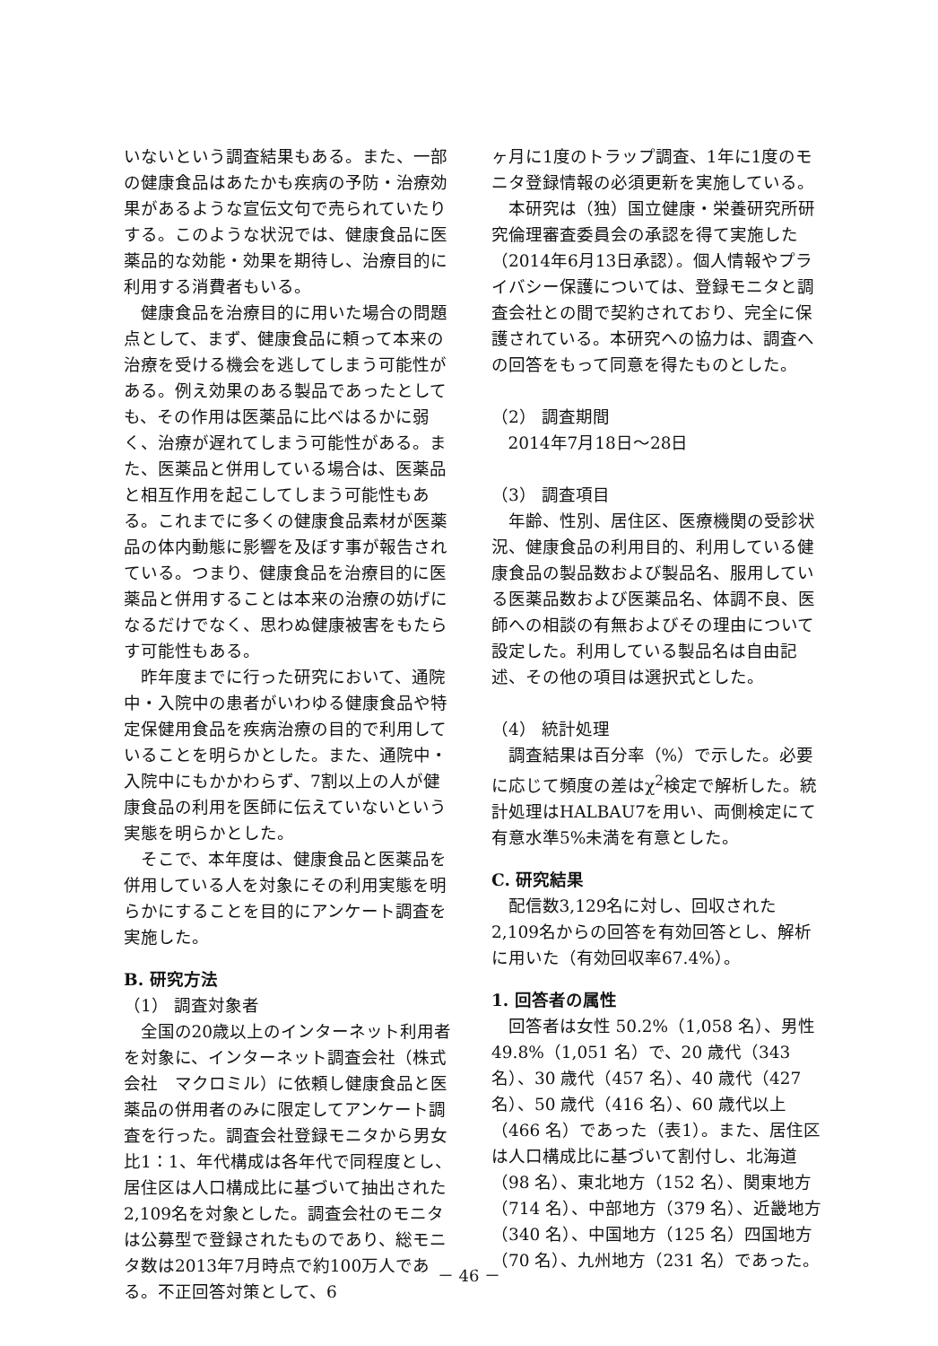いないという調査結果もある。また、一部の健康食品はあたかも疾病の予防・治療効果があるような宣伝文句で売られていたりする。このような状況では、健康食品に医薬品的な効能・効果を期待し、治療目的に利用する消費者もいる。
健康食品を治療目的に用いた場合の問題点として、まず、健康食品に頼って本来の治療を受ける機会を逃してしまう可能性がある。例え効果のある製品であったとしても、その作用は医薬品に比べはるかに弱く、治療が遅れてしまう可能性がある。また、医薬品と併用している場合は、医薬品と相互作用を起こしてしまう可能性もある。これまでに多くの健康食品素材が医薬品の体内動態に影響を及ぼす事が報告されている。つまり、健康食品を治療目的に医薬品と併用することは本来の治療の妨げになるだけでなく、思わぬ健康被害をもたらす可能性もある。
昨年度までに行った研究において、通院中・入院中の患者がいわゆる健康食品や特定保健用食品を疾病治療の目的で利用していることを明らかとした。また、通院中・入院中にもかかわらず、7割以上の人が健康食品の利用を医師に伝えていないという実態を明らかとした。
そこで、本年度は、健康食品と医薬品を併用している人を対象にその利用実態を明らかにすることを目的にアンケート調査を実施した。
B. 研究方法
（1） 調査対象者
全国の20歳以上のインターネット利用者を対象に、インターネット調査会社（株式会社　マクロミル）に依頼し健康食品と医薬品の併用者のみに限定してアンケート調査を行った。調査会社登録モニタから男女比1：1、年代構成は各年代で同程度とし、居住区は人口構成比に基づいて抽出された2,109名を対象とした。調査会社のモニタは公募型で登録されたものであり、総モニタ数は2013年7月時点で約100万人である。不正回答対策として、6
ヶ月に1度のトラップ調査、1年に1度のモニタ登録情報の必須更新を実施している。
本研究は（独）国立健康・栄養研究所研究倫理審査委員会の承認を得て実施した（2014年6月13日承認）。個人情報やプライバシー保護については、登録モニタと調査会社との間で契約されており、完全に保護されている。本研究への協力は、調査への回答をもって同意を得たものとした。
（2） 調査期間
2014年7月18日～28日
（3） 調査項目
年齢、性別、居住区、医療機関の受診状況、健康食品の利用目的、利用している健康食品の製品数および製品名、服用している医薬品数および医薬品名、体調不良、医師への相談の有無およびその理由について設定した。利用している製品名は自由記述、その他の項目は選択式とした。
（4） 統計処理
調査結果は百分率（%）で示した。必要に応じて頻度の差はχ<sup>2</sup>検定で解析した。統計処理はHALBAU7を用い、両側検定にて有意水準5%未満を有意とした。
C. 研究結果
配信数3,129名に対し、回収された2,109名からの回答を有効回答とし、解析に用いた（有効回収率67.4%）。
1. 回答者の属性
回答者は女性 50.2%（1,058 名）、男性49.8%（1,051 名）で、20 歳代（343 名）、30 歳代（457 名）、40 歳代（427 名）、50 歳代（416 名）、60 歳代以上（466 名）であった（表1）。また、居住区は人口構成比に基づいて割付し、北海道（98 名）、東北地方（152 名）、関東地方（714 名）、中部地方（379 名）、近畿地方（340 名）、中国地方（125 名）四国地方（70 名）、九州地方（231 名）であった。
－ 46 －